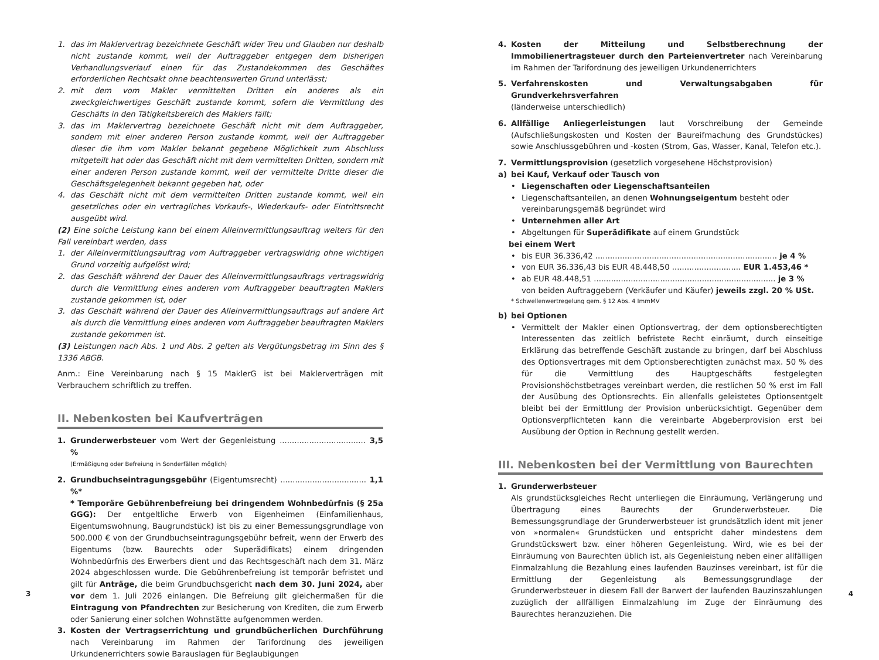1. das im Maklervertrag bezeichnete Geschäft wider Treu und Glauben nur deshalb nicht zustande kommt, weil der Auftraggeber entgegen dem bisherigen Verhandlungsverlauf einen für das Zustandekommen des Geschäftes erforderlichen Rechtsakt ohne beachtenswerten Grund unterlässt;
2. mit dem vom Makler vermittelten Dritten ein anderes als ein zweckgleichwertiges Geschäft zustande kommt, sofern die Vermittlung des Geschäfts in den Tätigkeitsbereich des Maklers fällt;
3. das im Maklervertrag bezeichnete Geschäft nicht mit dem Auftraggeber, sondern mit einer anderen Person zustande kommt, weil der Auftraggeber dieser die ihm vom Makler bekannt gegebene Möglichkeit zum Abschluss mitgeteilt hat oder das Geschäft nicht mit dem vermittelten Dritten, sondern mit einer anderen Person zustande kommt, weil der vermittelte Dritte dieser die Geschäftsgelegenheit bekannt gegeben hat, oder
4. das Geschäft nicht mit dem vermittelten Dritten zustande kommt, weil ein gesetzliches oder ein vertragliches Vorkaufs-, Wiederkaufs- oder Eintrittsrecht ausgeübt wird.
(2) Eine solche Leistung kann bei einem Alleinvermittlungsauftrag weiters für den Fall vereinbart werden, dass
1. der Alleinvermittlungsauftrag vom Auftraggeber vertragswidrig ohne wichtigen Grund vorzeitig aufgelöst wird;
2. das Geschäft während der Dauer des Alleinvermittlungsauftrags vertragswidrig durch die Vermittlung eines anderen vom Auftraggeber beauftragten Maklers zustande gekommen ist, oder
3. das Geschäft während der Dauer des Alleinvermittlungsauftrags auf andere Art als durch die Vermittlung eines anderen vom Auftraggeber beauftragten Maklers zustande gekommen ist.
(3) Leistungen nach Abs. 1 und Abs. 2 gelten als Vergütungsbetrag im Sinn des § 1336 ABGB.
Anm.: Eine Vereinbarung nach § 15 MaklerG ist bei Maklerverträgen mit Verbrauchern schriftlich zu treffen.
II. Nebenkosten bei Kaufverträgen
1. Grunderwerbsteuer vom Wert der Gegenleistung ................................... 3,5 %
(Ermäßigung oder Befreiung in Sonderfällen möglich)
2. Grundbuchseintragungsgebühr (Eigentumsrecht) ................................... 1,1 %*
* Temporäre Gebührenbefreiung bei dringendem Wohnbedürfnis (§ 25a GGG): Der entgeltliche Erwerb von Eigenheimen (Einfamilienhaus, Eigentumswohnung, Baugrundstück) ist bis zu einer Bemessungsgrundlage von 500.000 € von der Grundbuchseintragungsgebühr befreit, wenn der Erwerb des Eigentums (bzw. Baurechts oder Superädifikats) einem dringenden Wohnbedürfnis des Erwerbers dient und das Rechtsgeschäft nach dem 31. März 2024 abgeschlossen wurde. Die Gebührenbefreiung ist temporär befristet und gilt für Anträge, die beim Grundbuchsgericht nach dem 30. Juni 2024, aber vor dem 1. Juli 2026 einlangen. Die Befreiung gilt gleichermaßen für die Eintragung von Pfandrechten zur Besicherung von Krediten, die zum Erwerb oder Sanierung einer solchen Wohnstätte aufgenommen werden.
3. Kosten der Vertragserrichtung und grundbücherlichen Durchführung nach Vereinbarung im Rahmen der Tarifordnung des jeweiligen Urkundenerrichters sowie Barauslagen für Beglaubigungen
4. Kosten der Mitteilung und Selbstberechnung der Immobilienertragsteuer durch den Parteienvertreter nach Vereinbarung im Rahmen der Tarifordnung des jeweiligen Urkundenerrichters
5. Verfahrenskosten und Verwaltungsabgaben für Grundverkehrsverfahren
(länderweise unterschiedlich)
6. Allfällige Anliegerleistungen laut Vorschreibung der Gemeinde (Aufschließungskosten und Kosten der Baureifmachung des Grundstückes) sowie Anschlussgebühren und -kosten (Strom, Gas, Wasser, Kanal, Telefon etc.).
7. Vermittlungsprovision (gesetzlich vorgesehene Höchstprovision)
a) bei Kauf, Verkauf oder Tausch von
• Liegenschaften oder Liegenschaftsanteilen
• Liegenschaftsanteilen, an denen Wohnungseigentum besteht oder vereinbarungsgemäß begründet wird
• Unternehmen aller Art
• Abgeltungen für Superädifikate auf einem Grundstück
bei einem Wert
• bis EUR 36.336,42 .......................................................................... je 4 %
• von EUR 36.336,43 bis EUR 48.448,50 ............................ EUR 1.453,46 *
• ab EUR 48.448,51 .......................................................................... je 3 %
von beiden Auftraggebern (Verkäufer und Käufer) jeweils zzgl. 20 % USt.
* Schwellenwertregelung gem. § 12 Abs. 4 ImmMV
b) bei Optionen
• Vermittelt der Makler einen Optionsvertrag, der dem optionsberechtigten Interessenten das zeitlich befristete Recht einräumt, durch einseitige Erklärung das betreffende Geschäft zustande zu bringen, darf bei Abschluss des Optionsvertrages mit dem Optionsberechtigten zunächst max. 50 % des für die Vermittlung des Hauptgeschäfts festgelegten Provisionshöchstbetrages vereinbart werden, die restlichen 50 % erst im Fall der Ausübung des Optionsrechts. Ein allenfalls geleistetes Optionsentgelt bleibt bei der Ermittlung der Provision unberücksichtigt. Gegenüber dem Optionsverpflichteten kann die vereinbarte Abgeberprovision erst bei Ausübung der Option in Rechnung gestellt werden.
III. Nebenkosten bei der Vermittlung von Baurechten
1. Grunderwerbsteuer
Als grundstücksgleiches Recht unterliegen die Einräumung, Verlängerung und Übertragung eines Baurechts der Grunderwerbsteuer. Die Bemessungsgrundlage der Grunderwerbsteuer ist grundsätzlich ident mit jener von »normalen« Grundstücken und entspricht daher mindestens dem Grundstückswert bzw. einer höheren Gegenleistung. Wird, wie es bei der Einräumung von Baurechten üblich ist, als Gegenleistung neben einer allfälligen Einmalzahlung die Bezahlung eines laufenden Bauzinses vereinbart, ist für die Ermittlung der Gegenleistung als Bemessungsgrundlage der Grunderwerbsteuer in diesem Fall der Barwert der laufenden Bauzinszahlungen zuzüglich der allfälligen Einmalzahlung im Zuge der Einräumung des Baurechtes heranzuziehen. Die
3 4